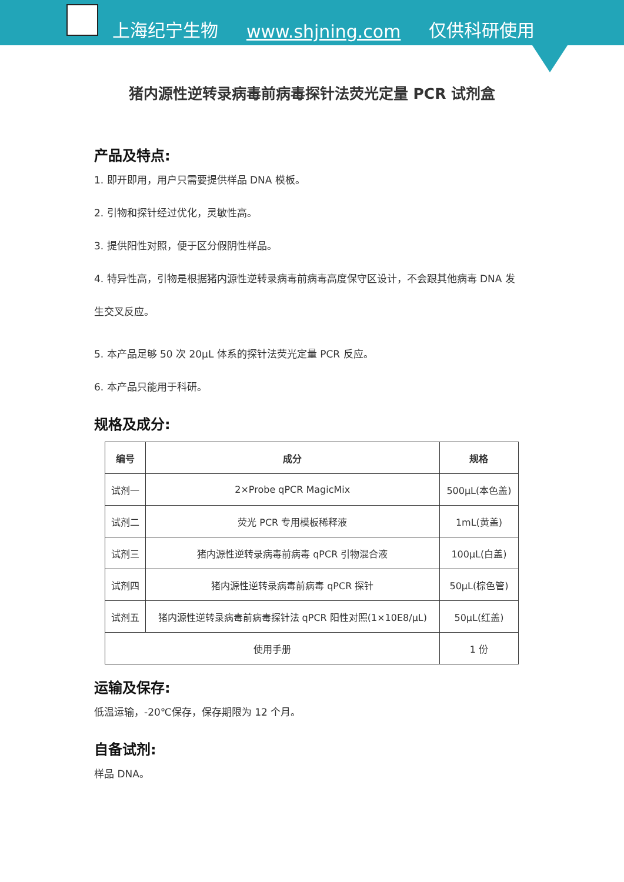上海纪宁生物 www.shjning.com 仅供科研使用
猪内源性逆转录病毒前病毒探针法荧光定量 PCR 试剂盒
产品及特点:
1. 即开即用，用户只需要提供样品 DNA 模板。
2. 引物和探针经过优化，灵敏性高。
3. 提供阳性对照，便于区分假阴性样品。
4. 特异性高，引物是根据猪内源性逆转录病毒前病毒高度保守区设计，不会跟其他病毒 DNA 发生交叉反应。
5. 本产品足够 50 次 20μL 体系的探针法荧光定量 PCR 反应。
6. 本产品只能用于科研。
规格及成分:
| 编号 | 成分 | 规格 |
| --- | --- | --- |
| 试剂一 | 2×Probe qPCR MagicMix | 500μL(本色盖) |
| 试剂二 | 荧光 PCR 专用模板稀释液 | 1mL(黄盖) |
| 试剂三 | 猪内源性逆转录病毒前病毒 qPCR 引物混合液 | 100μL(白盖) |
| 试剂四 | 猪内源性逆转录病毒前病毒 qPCR 探针 | 50μL(棕色管) |
| 试剂五 | 猪内源性逆转录病毒前病毒探针法 qPCR 阳性对照(1×10E8/μL) | 50μL(红盖) |
| 使用手册 | | 1 份 |
运输及保存:
低温运输，-20℃保存，保存期限为 12 个月。
自备试剂:
样品 DNA。